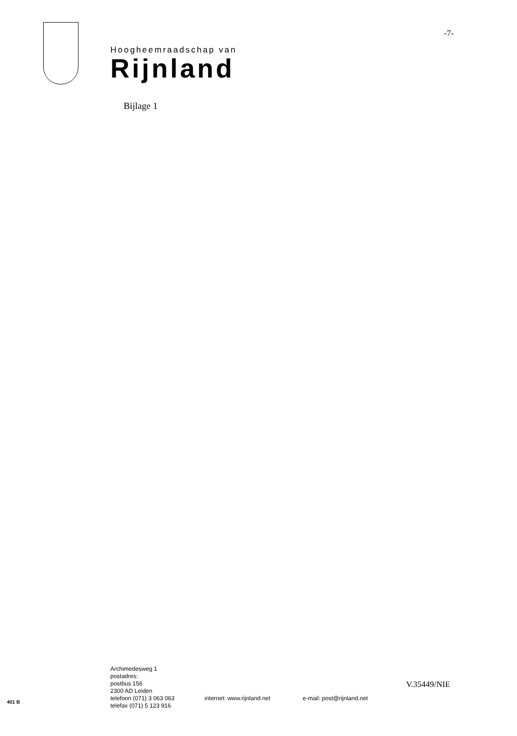-7-
Hoogheemraadschap van
Rijnland
Bijlage 1
Archimedesweg 1
postadres:
postbus 156
2300 AD Leiden
telefoon (071) 3 063 063
telefax (071) 5 123 916
internet: www.rijnland.net e-mail: post@rijnland.net
V.35449/NIE
401 B